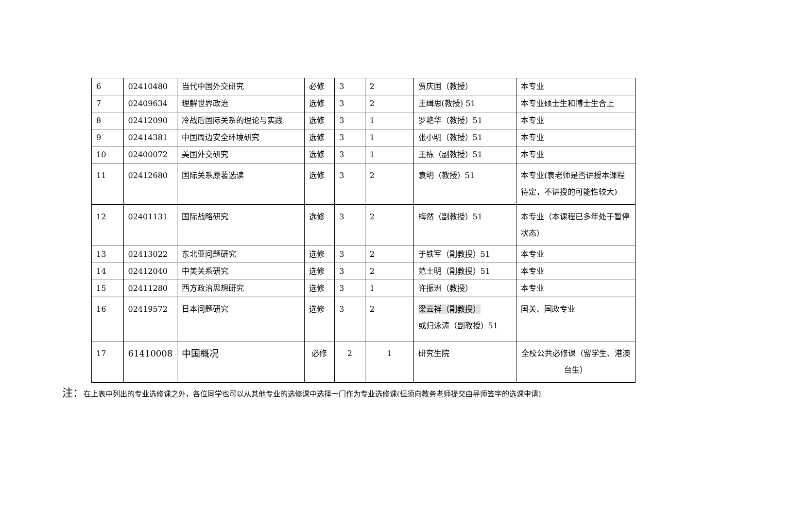| 6 | 02410480 | 当代中国外交研究 | 必修 | 3 | 2 | 贾庆国（教授） | 本专业 |
| 7 | 02409634 | 理解世界政治 | 选修 | 3 | 2 | 王缉思(教授) 51 | 本专业硕士生和博士生合上 |
| 8 | 02412090 | 冷战后国际关系的理论与实践 | 选修 | 3 | 1 | 罗艳华（教授）51 | 本专业 |
| 9 | 02414381 | 中国周边安全环境研究 | 选修 | 3 | 1 | 张小明（教授）51 | 本专业 |
| 10 | 02400072 | 美国外交研究 | 选修 | 3 | 1 | 王栋（副教授）51 | 本专业 |
| 11 | 02412680 | 国际关系原著选读 | 选修 | 3 | 2 | 袁明（教授）51 | 本专业(袁老师是否讲授本课程待定，不讲授的可能性较大) |
| 12 | 02401131 | 国际战略研究 | 选修 | 3 | 2 | 梅然（副教授）51 | 本专业（本课程已多年处于暂停状态） |
| 13 | 02413022 | 东北亚问题研究 | 选修 | 3 | 2 | 于铁军（副教授）51 | 本专业 |
| 14 | 02412040 | 中美关系研究 | 选修 | 3 | 2 | 范士明（副教授）51 | 本专业 |
| 15 | 02411280 | 西方政治思想研究 | 选修 | 3 | 1 | 许振洲（教授） | 本专业 |
| 16 | 02419572 | 日本问题研究 | 选修 | 3 | 2 | 梁云祥（副教授） 或归泳涛（副教授）51 | 国关、国政专业 |
| 17 | 61410008 | 中国概况 | 必修 | 2 | 1 | 研究生院 | 全校公共必修课（留学生、港澳台生） |
注：在上表中列出的专业选修课之外，各位同学也可以从其他专业的选修课中选择一门作为专业选修课(但须向教务老师提交由导师签字的选课申请)